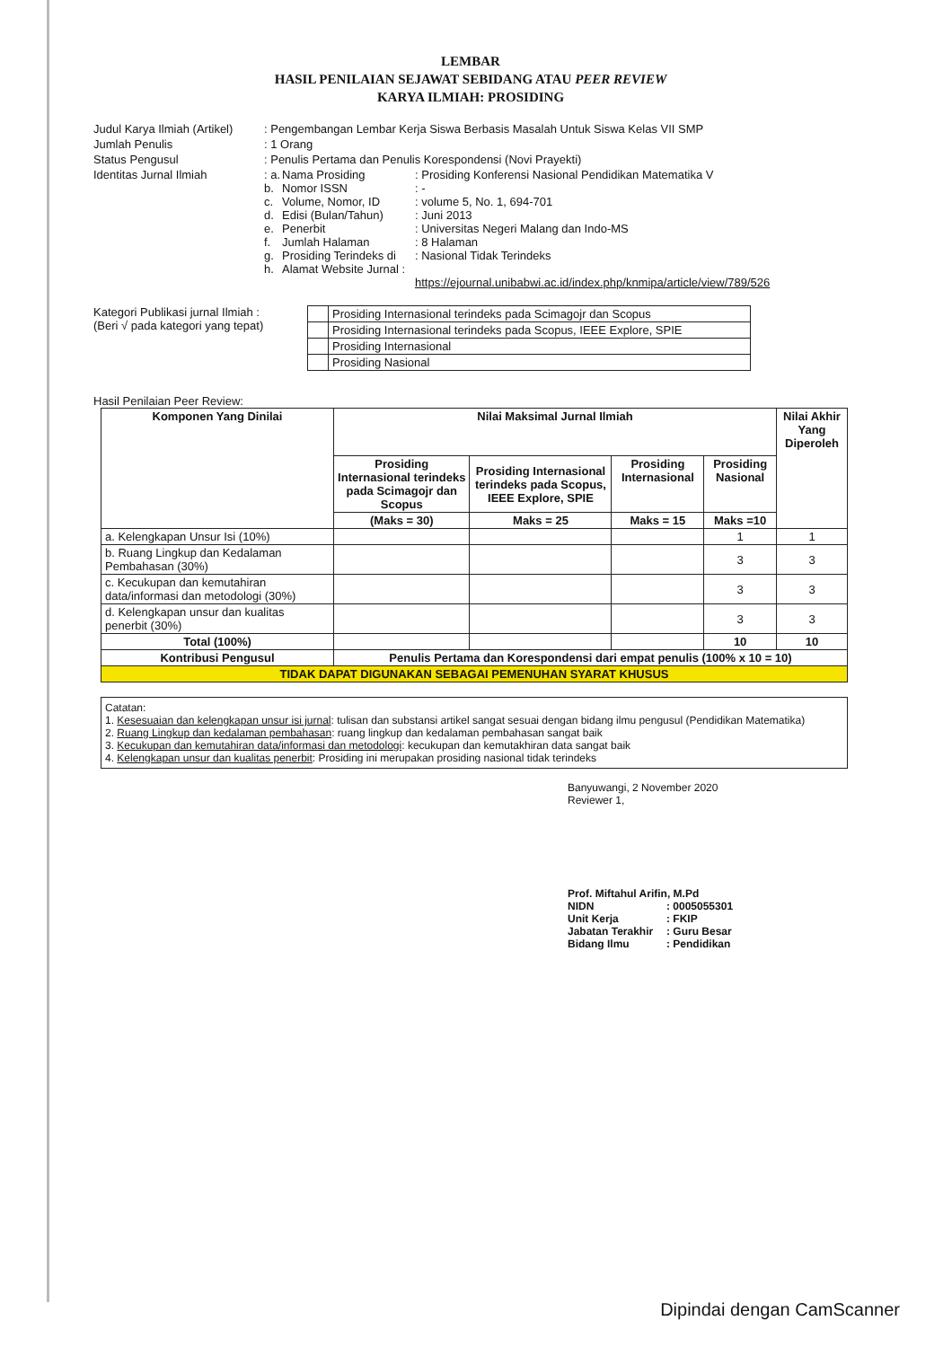LEMBAR
HASIL PENILAIAN SEJAWAT SEBIDANG ATAU PEER REVIEW
KARYA ILMIAH: PROSIDING
Judul Karya Ilmiah (Artikel)
: Pengembangan Lembar Kerja Siswa Berbasis Masalah Untuk Siswa Kelas VII SMP
Jumlah Penulis
: 1 Orang
Status Pengusul
: Penulis Pertama dan Penulis Korespondensi (Novi Prayekti)
Identitas Jurnal Ilmiah
: a. Nama Prosiding: Prosiding Konferensi Nasional Pendidikan Matematika V
b. Nomor ISSN: -
c. Volume, Nomor, ID: volume 5, No. 1, 694-701
d. Edisi (Bulan/Tahun): Juni 2013
e. Penerbit: Universitas Negeri Malang dan Indo-MS
f. Jumlah Halaman: 8 Halaman
g. Prosiding Terindeks di: Nasional Tidak Terindeks
h. Alamat Website Jurnal :
https://ejournal.unibabwi.ac.id/index.php/knmipa/article/view/789/526
Kategori Publikasi jurnal Ilmiah :
(Beri √ pada kategori yang tepat)
| | Prosiding Internasional terindeks pada Scimagojr dan Scopus |
| | Prosiding Internasional terindeks pada Scopus, IEEE Explore, SPIE |
| | Prosiding Internasional |
| | Prosiding Nasional |
Hasil Penilaian Peer Review:
| Komponen Yang Dinilai | Nilai Maksimal Jurnal Ilmiah | | | | Nilai Akhir Yang Diperoleh |
| --- | --- | --- | --- | --- | --- |
| | Prosiding Internasional terindeks pada Scimagojr dan Scopus | Prosiding Internasional terindeks pada Scopus, IEEE Explore, SPIE | Prosiding Internasional | Prosiding Nasional | |
| | (Maks = 30) | Maks = 25 | Maks = 15 | Maks =10 | |
| a. Kelengkapan Unsur Isi (10%) | | | | 1 | 1 |
| b. Ruang Lingkup dan Kedalaman Pembahasan (30%) | | | | 3 | 3 |
| c. Kecukupan dan kemutahiran data/informasi dan metodologi (30%) | | | | 3 | 3 |
| d. Kelengkapan unsur dan kualitas penerbit (30%) | | | | 3 | 3 |
| Total (100%) | | | | 10 | 10 |
| Kontribusi Pengusul | Penulis Pertama dan Korespondensi dari empat penulis (100% x 10 = 10) | | | | |
| TIDAK DAPAT DIGUNAKAN SEBAGAI PEMENUHAN SYARAT KHUSUS | | | | | |
Catatan:
1. Kesesuaian dan kelengkapan unsur isi jurnal: tulisan dan substansi artikel sangat sesuai dengan bidang ilmu pengusul (Pendidikan Matematika)
2. Ruang Lingkup dan kedalaman pembahasan: ruang lingkup dan kedalaman pembahasan sangat baik
3. Kecukupan dan kemutahiran data/informasi dan metodologi: kecukupan dan kemutakhiran data sangat baik
4. Kelengkapan unsur dan kualitas penerbit: Prosiding ini merupakan prosiding nasional tidak terindeks
Banyuwangi, 2 November 2020
Reviewer 1,
Prof. Miftahul Arifin, M.Pd
NIDN: 0005055301 Unit Kerja: FKIP Jabatan Terakhir: Guru Besar Bidang Ilmu: Pendidikan
Dipindai dengan CamScanner